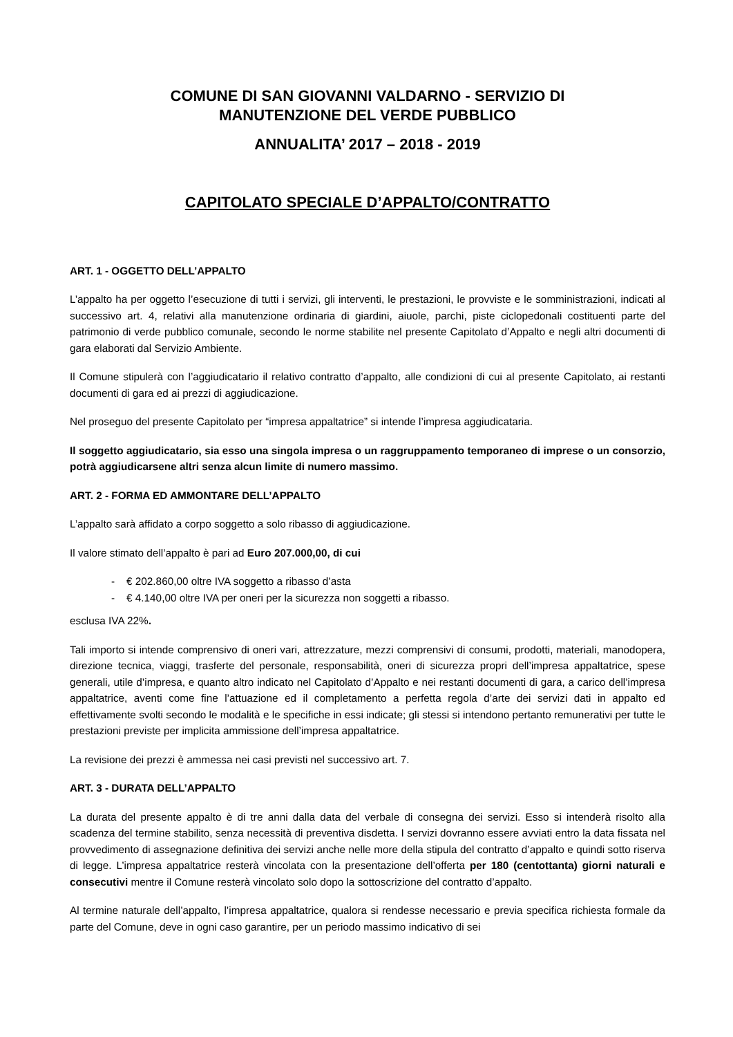COMUNE DI SAN GIOVANNI VALDARNO - SERVIZIO DI
MANUTENZIONE DEL VERDE PUBBLICO
ANNUALITA’ 2017 – 2018 - 2019
CAPITOLATO SPECIALE D’APPALTO/CONTRATTO
ART. 1 - OGGETTO DELL’APPALTO
L’appalto ha per oggetto l’esecuzione di tutti i servizi, gli interventi, le prestazioni, le provviste e le somministrazioni, indicati al successivo art. 4, relativi alla manutenzione ordinaria di giardini, aiuole, parchi, piste ciclopedonali costituenti parte del patrimonio di verde pubblico comunale, secondo le norme stabilite nel presente Capitolato d’Appalto e negli altri documenti di gara elaborati dal Servizio Ambiente.
Il Comune stipulerà con l’aggiudicatario il relativo contratto d’appalto, alle condizioni di cui al presente Capitolato, ai restanti documenti di gara ed ai prezzi di aggiudicazione.
Nel proseguo del presente Capitolato per “impresa appaltatrice” si intende l’impresa aggiudicataria.
Il soggetto aggiudicatario, sia esso una singola impresa o un raggruppamento temporaneo di imprese o un consorzio, potrà aggiudicarsene altri senza alcun limite di numero massimo.
ART. 2 - FORMA ED AMMONTARE DELL’APPALTO
L’appalto sarà affidato a corpo soggetto a solo ribasso di aggiudicazione.
Il valore stimato dell’appalto è pari ad Euro 207.000,00, di cui
- € 202.860,00 oltre IVA soggetto a ribasso d’asta
- € 4.140,00 oltre IVA per oneri per la sicurezza non soggetti a ribasso.
esclusa IVA 22%.
Tali importo si intende comprensivo di oneri vari, attrezzature, mezzi comprensivi di consumi, prodotti, materiali, manodopera, direzione tecnica, viaggi, trasferte del personale, responsabilità, oneri di sicurezza propri dell’impresa appaltatrice, spese generali, utile d’impresa, e quanto altro indicato nel Capitolato d’Appalto e nei restanti documenti di gara, a carico dell’impresa appaltatrice, aventi come fine l’attuazione ed il completamento a perfetta regola d’arte dei servizi dati in appalto ed effettivamente svolti secondo le modalità e le specifiche in essi indicate; gli stessi si intendono pertanto remunerativi per tutte le prestazioni previste per implicita ammissione dell’impresa appaltatrice.
La revisione dei prezzi è ammessa nei casi previsti nel successivo art. 7.
ART. 3 - DURATA DELL’APPALTO
La durata del presente appalto è di tre anni dalla data del verbale di consegna dei servizi. Esso si intenderà risolto alla scadenza del termine stabilito, senza necessità di preventiva disdetta. I servizi dovranno essere avviati entro la data fissata nel provvedimento di assegnazione definitiva dei servizi anche nelle more della stipula del contratto d’appalto e quindi sotto riserva di legge. L’impresa appaltatrice resterà vincolata con la presentazione dell’offerta per 180 (centottanta) giorni naturali e consecutivi mentre il Comune resterà vincolato solo dopo la sottoscrizione del contratto d’appalto.
Al termine naturale dell’appalto, l’impresa appaltatrice, qualora si rendesse necessario e previa specifica richiesta formale da parte del Comune, deve in ogni caso garantire, per un periodo massimo indicativo di sei